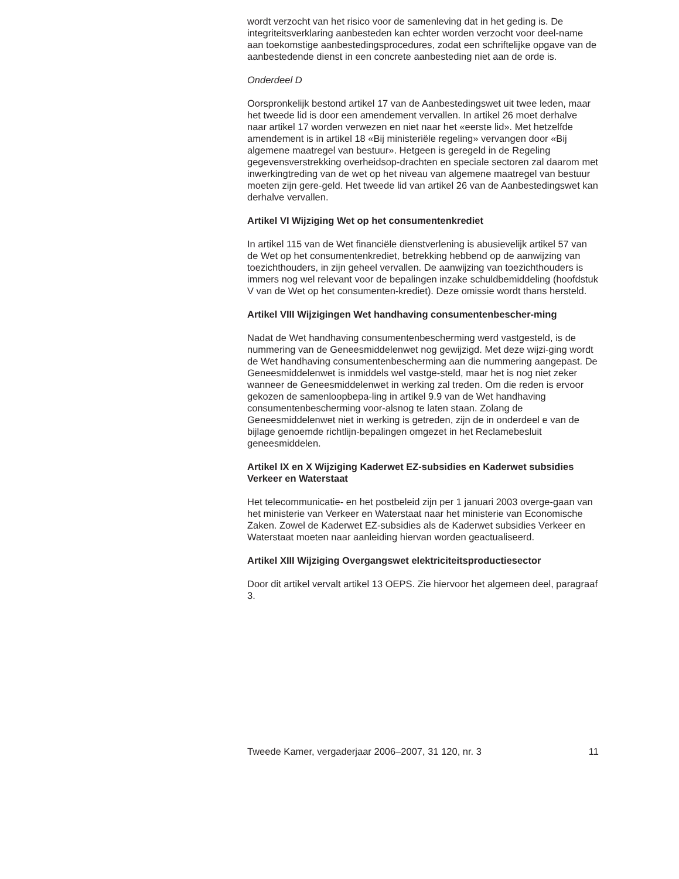wordt verzocht van het risico voor de samenleving dat in het geding is. De integriteitsverklaring aanbesteden kan echter worden verzocht voor deel-name aan toekomstige aanbestedingsprocedures, zodat een schriftelijke opgave van de aanbestedende dienst in een concrete aanbesteding niet aan de orde is.
Onderdeel D
Oorspronkelijk bestond artikel 17 van de Aanbestedingswet uit twee leden, maar het tweede lid is door een amendement vervallen. In artikel 26 moet derhalve naar artikel 17 worden verwezen en niet naar het «eerste lid». Met hetzelfde amendement is in artikel 18 «Bij ministeriële regeling» vervangen door «Bij algemene maatregel van bestuur». Hetgeen is geregeld in de Regeling gegevensverstrekking overheidsop-drachten en speciale sectoren zal daarom met inwerkingtreding van de wet op het niveau van algemene maatregel van bestuur moeten zijn gere-geld. Het tweede lid van artikel 26 van de Aanbestedingswet kan derhalve vervallen.
Artikel VI Wijziging Wet op het consumentenkrediet
In artikel 115 van de Wet financiële dienstverlening is abusievelijk artikel 57 van de Wet op het consumentenkrediet, betrekking hebbend op de aanwijzing van toezichthouders, in zijn geheel vervallen. De aanwijzing van toezichthouders is immers nog wel relevant voor de bepalingen inzake schuldbemiddeling (hoofdstuk V van de Wet op het consumenten-krediet). Deze omissie wordt thans hersteld.
Artikel VIII Wijzigingen Wet handhaving consumentenbescher-ming
Nadat de Wet handhaving consumentenbescherming werd vastgesteld, is de nummering van de Geneesmiddelenwet nog gewijzigd. Met deze wijzi-ging wordt de Wet handhaving consumentenbescherming aan die nummering aangepast. De Geneesmiddelenwet is inmiddels wel vastge-steld, maar het is nog niet zeker wanneer de Geneesmiddelenwet in werking zal treden. Om die reden is ervoor gekozen de samenloopbepa-ling in artikel 9.9 van de Wet handhaving consumentenbescherming voor-alsnog te laten staan. Zolang de Geneesmiddelenwet niet in werking is getreden, zijn de in onderdeel e van de bijlage genoemde richtlijn-bepalingen omgezet in het Reclamebesluit geneesmiddelen.
Artikel IX en X Wijziging Kaderwet EZ-subsidies en Kaderwet subsidies Verkeer en Waterstaat
Het telecommunicatie- en het postbeleid zijn per 1 januari 2003 overge-gaan van het ministerie van Verkeer en Waterstaat naar het ministerie van Economische Zaken. Zowel de Kaderwet EZ-subsidies als de Kaderwet subsidies Verkeer en Waterstaat moeten naar aanleiding hiervan worden geactualiseerd.
Artikel XIII Wijziging Overgangswet elektriciteitsproductiesector
Door dit artikel vervalt artikel 13 OEPS. Zie hiervoor het algemeen deel, paragraaf 3.
Tweede Kamer, vergaderjaar 2006–2007, 31 120, nr. 3 11